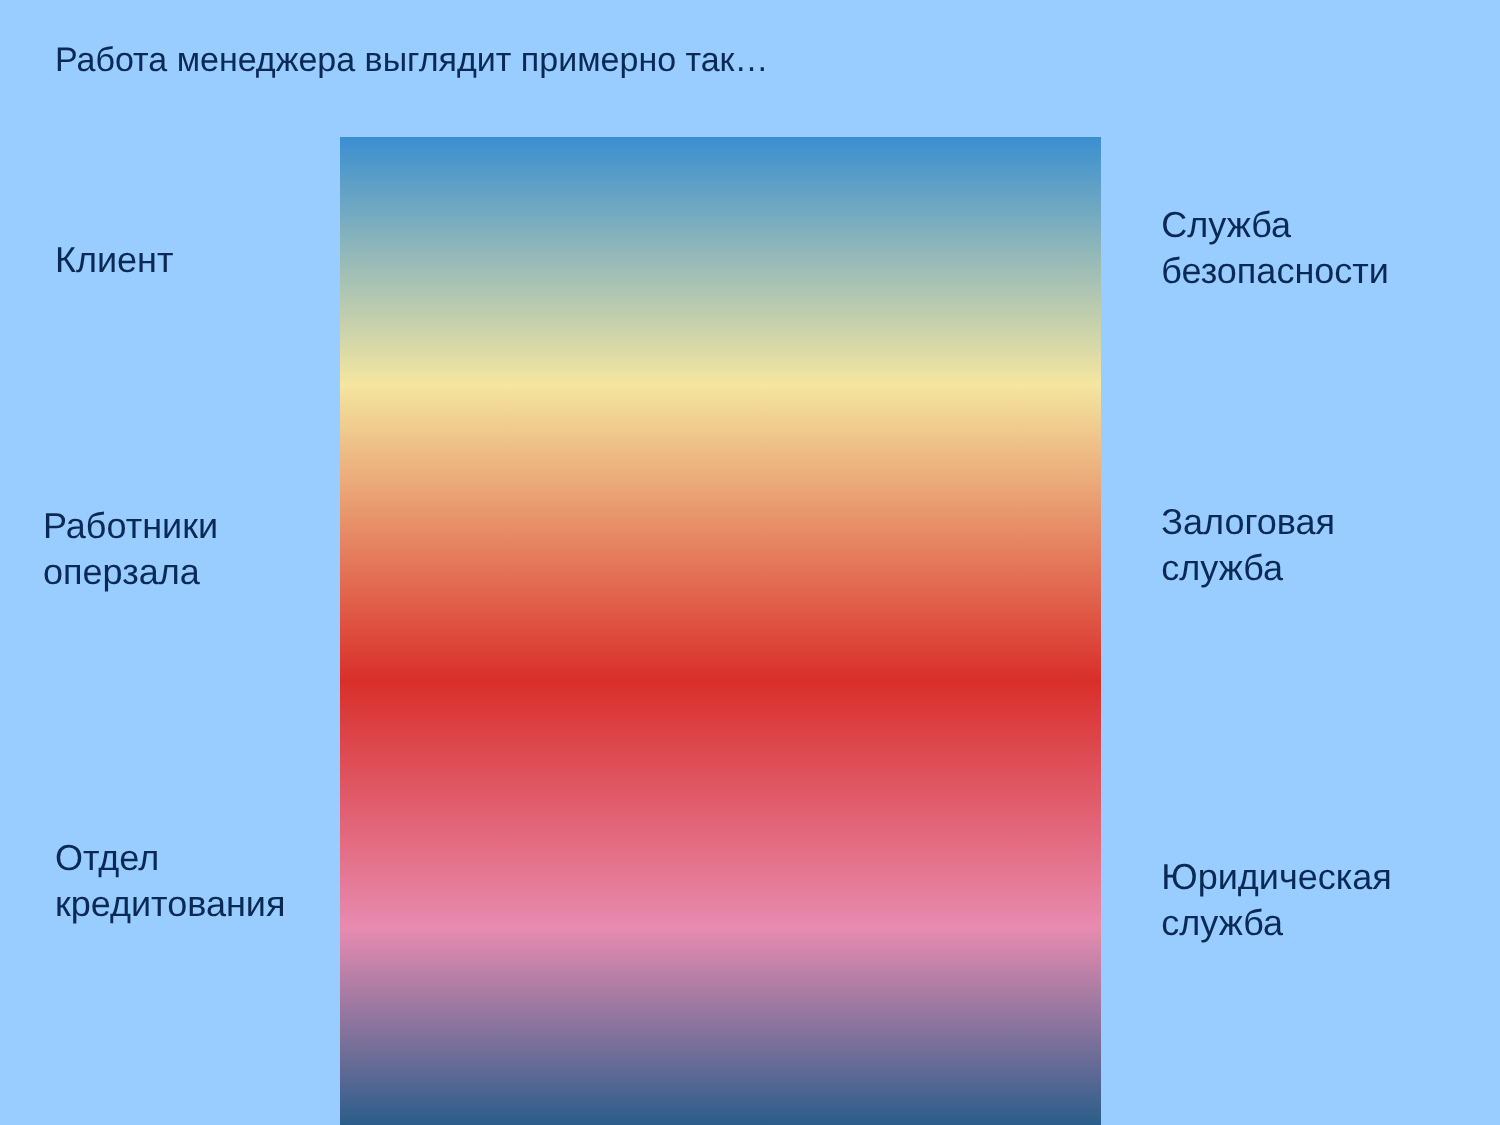Работа менеджера выглядит примерно так…
Клиент
Работники
оперзала
Отдел
кредитования
Служба
безопасности
Залоговая
служба
Юридическая
служба